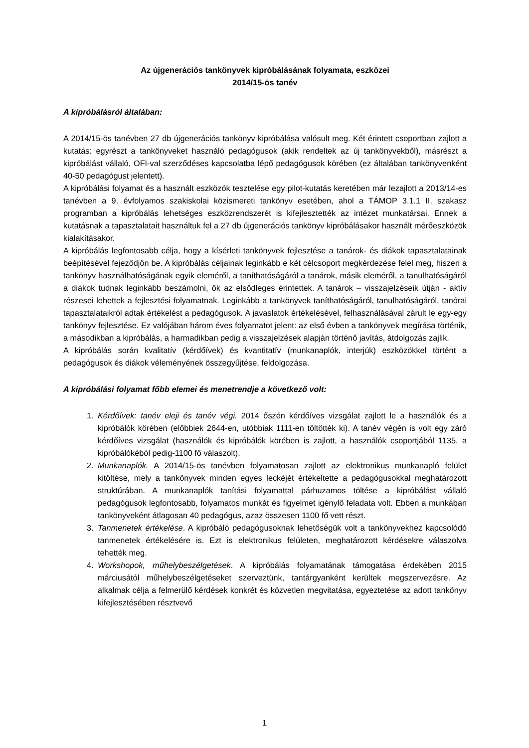Az újgenerációs tankönyvek kipróbálásának folyamata, eszközei
2014/15-ös tanév
A kipróbálásról általában:
A 2014/15-ös tanévben 27 db újgenerációs tankönyv kipróbálása valósult meg. Két érintett csoportban zajlott a kutatás: egyrészt a tankönyveket használó pedagógusok (akik rendeltek az új tankönyvekből), másrészt a kipróbálást vállaló, OFI-val szerződéses kapcsolatba lépő pedagógusok körében (ez általában tankönyvenként 40-50 pedagógust jelentett).
A kipróbálási folyamat és a használt eszközök tesztelése egy pilot-kutatás keretében már lezajlott a 2013/14-es tanévben a 9. évfolyamos szakiskolai közismereti tankönyv esetében, ahol a TÁMOP 3.1.1 II. szakasz programban a kipróbálás lehetséges eszközrendszerét is kifejlesztették az intézet munkatársai. Ennek a kutatásnak a tapasztalatait használtuk fel a 27 db újgenerációs tankönyv kipróbálásakor használt mérőeszközök kialakításakor.
A kipróbálás legfontosabb célja, hogy a kísérleti tankönyvek fejlesztése a tanárok- és diákok tapasztalatainak beépítésével fejeződjön be. A kipróbálás céljainak leginkább e két célcsoport megkérdezése felel meg, hiszen a tankönyv használhatóságának egyik eleméről, a taníthatóságáról a tanárok, másik eleméről, a tanulhatóságáról a diákok tudnak leginkább beszámolni, ők az elsődleges érintettek. A tanárok – visszajelzéseik útján - aktív részesei lehettek a fejlesztési folyamatnak. Leginkább a tankönyvek taníthatóságáról, tanulhatóságáról, tanórai tapasztalataikról adtak értékelést a pedagógusok. A javaslatok értékelésével, felhasználásával zárult le egy-egy tankönyv fejlesztése. Ez valójában három éves folyamatot jelent: az első évben a tankönyvek megírása történik, a másodikban a kipróbálás, a harmadikban pedig a visszajelzések alapján történő javítás, átdolgozás zajlik.
A kipróbálás során kvalitatív (kérdőívek) és kvantitatív (munkanaplók, interjúk) eszközökkel történt a pedagógusok és diákok véleményének összegyűjtése, feldolgozása.
A kipróbálási folyamat főbb elemei és menetrendje a következő volt:
1. Kérdőívek: tanév eleji és tanév végi. 2014 őszén kérdőíves vizsgálat zajlott le a használók és a kipróbálók körében (előbbiek 2644-en, utóbbiak 1111-en töltötték ki). A tanév végén is volt egy záró kérdőíves vizsgálat (használók és kipróbálók körében is zajlott, a használók csoportjából 1135, a kipróbálókéból pedig-1100 fő válaszolt).
2. Munkanaplók. A 2014/15-ös tanévben folyamatosan zajlott az elektronikus munkanapló felület kitöltése, mely a tankönyvek minden egyes leckéjét értékeltette a pedagógusokkal meghatározott struktúrában. A munkanaplók tanítási folyamattal párhuzamos töltése a kipróbálást vállaló pedagógusok legfontosabb, folyamatos munkát és figyelmet igénylő feladata volt. Ebben a munkában tankönyveként átlagosan 40 pedagógus, azaz összesen 1100 fő vett részt.
3. Tanmenetek értékelése. A kipróbáló pedagógusoknak lehetőségük volt a tankönyvekhez kapcsolódó tanmenetek értékelésére is. Ezt is elektronikus felületen, meghatározott kérdésekre válaszolva tehették meg.
4. Workshopok, műhelybeszélgetések. A kipróbálás folyamatának támogatása érdekében 2015 márciusától műhelybeszélgetéseket szerveztünk, tantárgyanként kerültek megszervezésre. Az alkalmak célja a felmerülő kérdések konkrét és közvetlen megvitatása, egyeztetése az adott tankönyv kifejlesztésében résztvevő
1